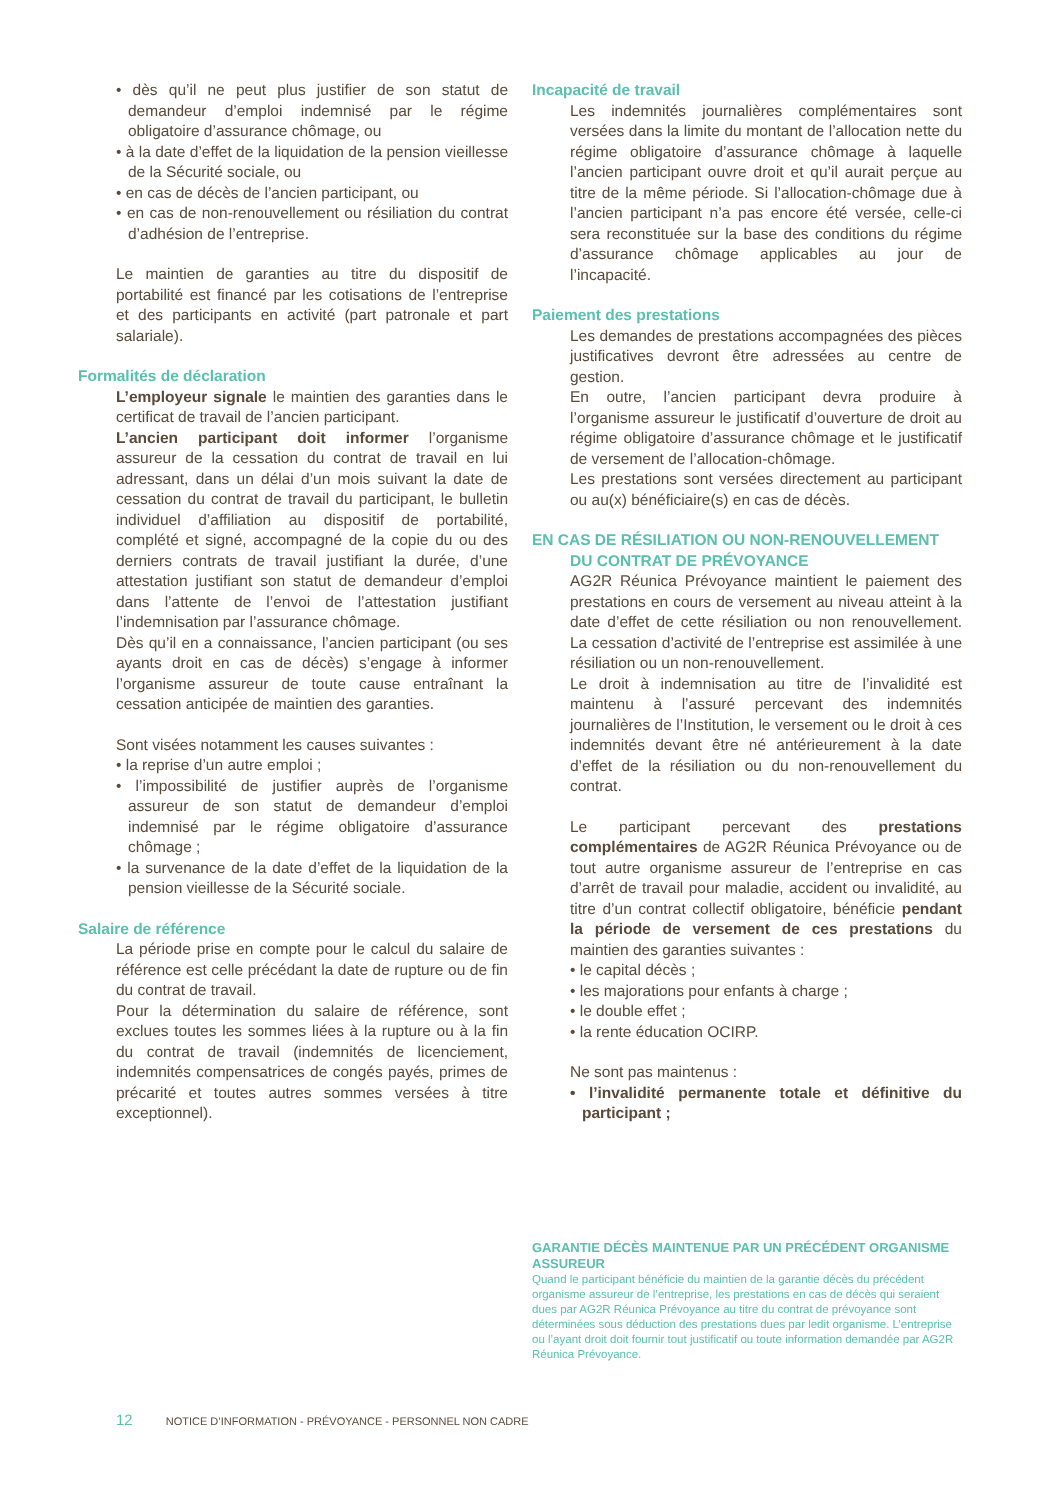• dès qu’il ne peut plus justifier de son statut de demandeur d’emploi indemnisé par le régime obligatoire d’assurance chômage, ou
• à la date d’effet de la liquidation de la pension vieillesse de la Sécurité sociale, ou
• en cas de décès de l’ancien participant, ou
• en cas de non-renouvellement ou résiliation du contrat d’adhésion de l’entreprise.
Le maintien de garanties au titre du dispositif de portabilité est financé par les cotisations de l’entreprise et des participants en activité (part patronale et part salariale).
Formalités de déclaration
L’employeur signale le maintien des garanties dans le certificat de travail de l’ancien participant.
L’ancien participant doit informer l’organisme assureur de la cessation du contrat de travail en lui adressant, dans un délai d’un mois suivant la date de cessation du contrat de travail du participant, le bulletin individuel d’affiliation au dispositif de portabilité, complété et signé, accompagné de la copie du ou des derniers contrats de travail justifiant la durée, d’une attestation justifiant son statut de demandeur d’emploi dans l’attente de l’envoi de l’attestation justifiant l’indemnisation par l’assurance chômage.
Dès qu’il en a connaissance, l’ancien participant (ou ses ayants droit en cas de décès) s’engage à informer l’organisme assureur de toute cause entraînant la cessation anticipée de maintien des garanties.
Sont visées notamment les causes suivantes :
• la reprise d’un autre emploi ;
• l’impossibilité de justifier auprès de l’organisme assureur de son statut de demandeur d’emploi indemnisé par le régime obligatoire d’assurance chômage ;
• la survenance de la date d’effet de la liquidation de la pension vieillesse de la Sécurité sociale.
Salaire de référence
La période prise en compte pour le calcul du salaire de référence est celle précédant la date de rupture ou de fin du contrat de travail.
Pour la détermination du salaire de référence, sont exclues toutes les sommes liées à la rupture ou à la fin du contrat de travail (indemnités de licenciement, indemnités compensatrices de congés payés, primes de précarité et toutes autres sommes versées à titre exceptionnel).
Incapacité de travail
Les indemnités journalières complémentaires sont versées dans la limite du montant de l’allocation nette du régime obligatoire d’assurance chômage à laquelle l’ancien participant ouvre droit et qu’il aurait perçue au titre de la même période. Si l’allocation-chômage due à l’ancien participant n’a pas encore été versée, celle-ci sera reconstituée sur la base des conditions du régime d’assurance chômage applicables au jour de l’incapacité.
Paiement des prestations
Les demandes de prestations accompagnées des pièces justificatives devront être adressées au centre de gestion.
En outre, l’ancien participant devra produire à l’organisme assureur le justificatif d’ouverture de droit au régime obligatoire d’assurance chômage et le justificatif de versement de l’allocation-chômage.
Les prestations sont versées directement au participant ou au(x) bénéficiaire(s) en cas de décès.
EN CAS DE RÉSILIATION OU NON-RENOUVELLEMENT
DU CONTRAT DE PRÉVOYANCE
AG2R Réunica Prévoyance maintient le paiement des prestations en cours de versement au niveau atteint à la date d’effet de cette résiliation ou non renouvellement. La cessation d’activité de l’entreprise est assimilée à une résiliation ou un non-renouvellement.
Le droit à indemnisation au titre de l’invalidité est maintenu à l’assuré percevant des indemnités journalières de l’Institution, le versement ou le droit à ces indemnités devant être né antérieurement à la date d’effet de la résiliation ou du non-renouvellement du contrat.
Le participant percevant des prestations complémentaires de AG2R Réunica Prévoyance ou de tout autre organisme assureur de l’entreprise en cas d’arrêt de travail pour maladie, accident ou invalidité, au titre d’un contrat collectif obligatoire, bénéficie pendant la période de versement de ces prestations du maintien des garanties suivantes :
• le capital décès ;
• les majorations pour enfants à charge ;
• le double effet ;
• la rente éducation OCIRP.
Ne sont pas maintenus :
• l’invalidité permanente totale et définitive du participant ;
GARANTIE DÉCÈS MAINTENUE PAR UN PRÉCÉDENT ORGANISME ASSUREUR
Quand le participant bénéficie du maintien de la garantie décès du précédent organisme assureur de l’entreprise, les prestations en cas de décès qui seraient dues par AG2R Réunica Prévoyance au titre du contrat de prévoyance sont déterminées sous déduction des prestations dues par ledit organisme. L’entreprise ou l’ayant droit doit fournir tout justificatif ou toute information demandée par AG2R Réunica Prévoyance.
12 NOTICE D’INFORMATION - PRÉVOYANCE - PERSONNEL NON CADRE